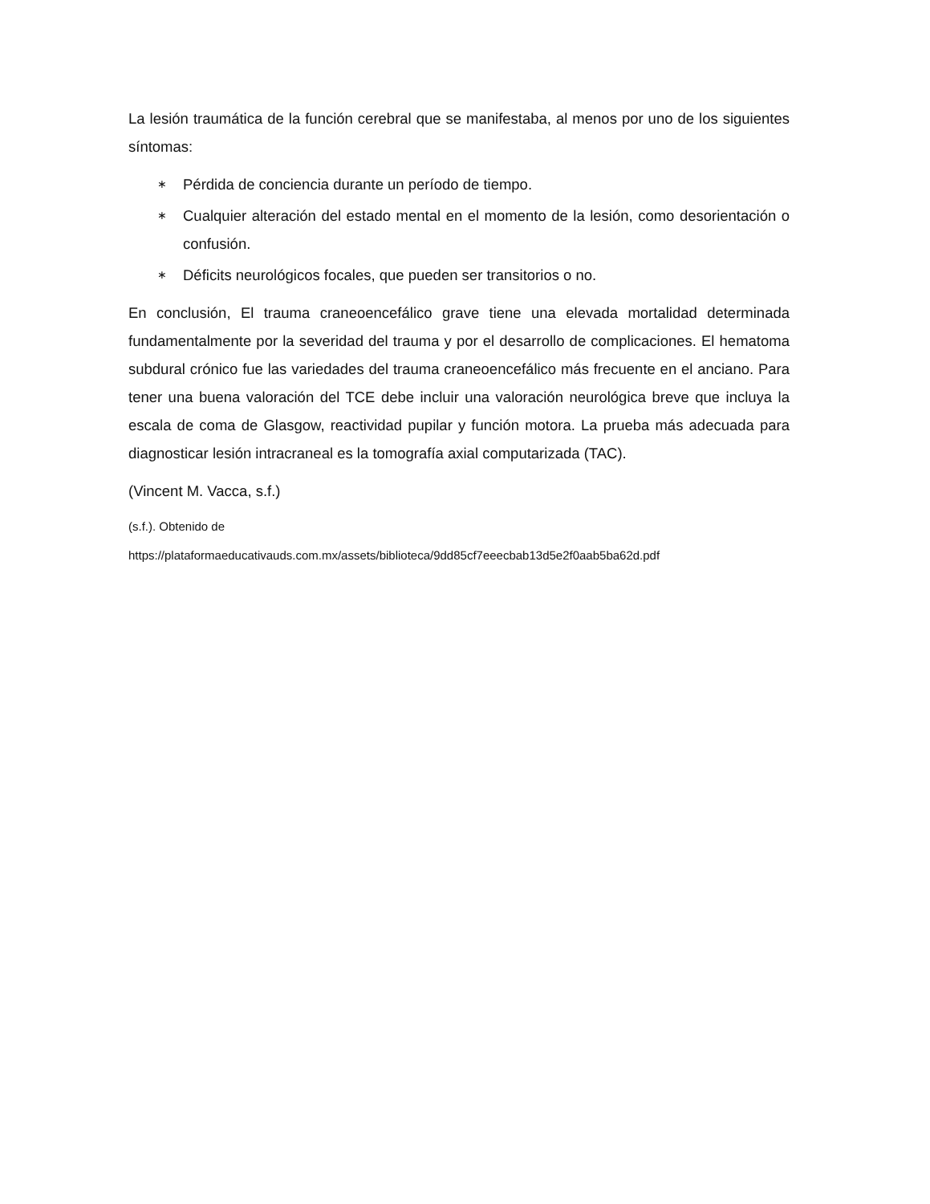La lesión traumática de la función cerebral que se manifestaba, al menos por uno de los siguientes síntomas:
∗ Pérdida de conciencia durante un período de tiempo.
∗ Cualquier alteración del estado mental en el momento de la lesión, como desorientación o confusión.
∗ Déficits neurológicos focales, que pueden ser transitorios o no.
En conclusión, El trauma craneoencefálico grave tiene una elevada mortalidad determinada fundamentalmente por la severidad del trauma y por el desarrollo de complicaciones. El hematoma subdural crónico fue las variedades del trauma craneoencefálico más frecuente en el anciano. Para tener una buena valoración del TCE debe incluir una valoración neurológica breve que incluya la escala de coma de Glasgow, reactividad pupilar y función motora. La prueba más adecuada para diagnosticar lesión intracraneal es la tomografía axial computarizada (TAC).
(Vincent M. Vacca, s.f.)
(s.f.). Obtenido de
https://plataformaeducativauds.com.mx/assets/biblioteca/9dd85cf7eeecbab13d5e2f0aab5ba62d.pdf